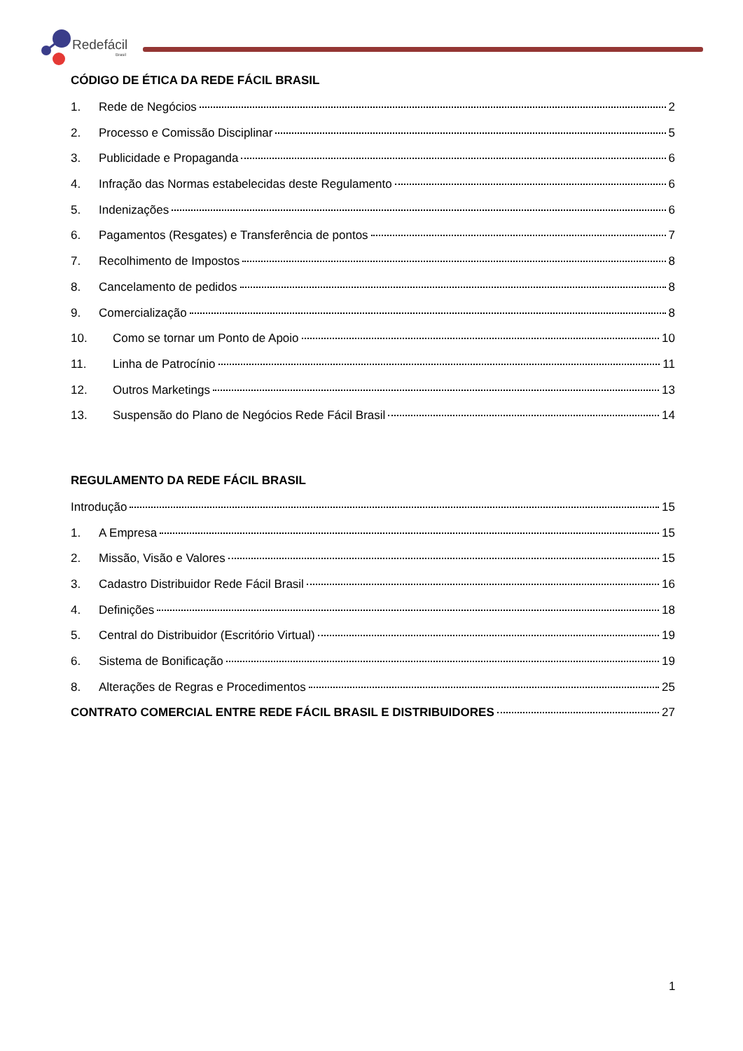Redefácil
Brasil
CÓDIGO DE ÉTICA DA REDE FÁCIL BRASIL
1. Rede de Negócios 2
2. Processo e Comissão Disciplinar 5
3. Publicidade e Propaganda 6
4. Infração das Normas estabelecidas deste Regulamento 6
5. Indenizações 6
6. Pagamentos (Resgates) e Transferência de pontos 7
7. Recolhimento de Impostos 8
8. Cancelamento de pedidos 8
9. Comercialização 8
10. Como se tornar um Ponto de Apoio 10
11. Linha de Patrocínio 11
12. Outros Marketings 13
13. Suspensão do Plano de Negócios Rede Fácil Brasil 14
REGULAMENTO DA REDE FÁCIL BRASIL
Introdução 15
1. A Empresa 15
2. Missão, Visão e Valores 15
3. Cadastro Distribuidor Rede Fácil Brasil 16
4. Definições 18
5. Central do Distribuidor (Escritório Virtual) 19
6. Sistema de Bonificação 19
8. Alterações de Regras e Procedimentos 25
CONTRATO COMERCIAL ENTRE REDE FÁCIL BRASIL E DISTRIBUIDORES 27
1